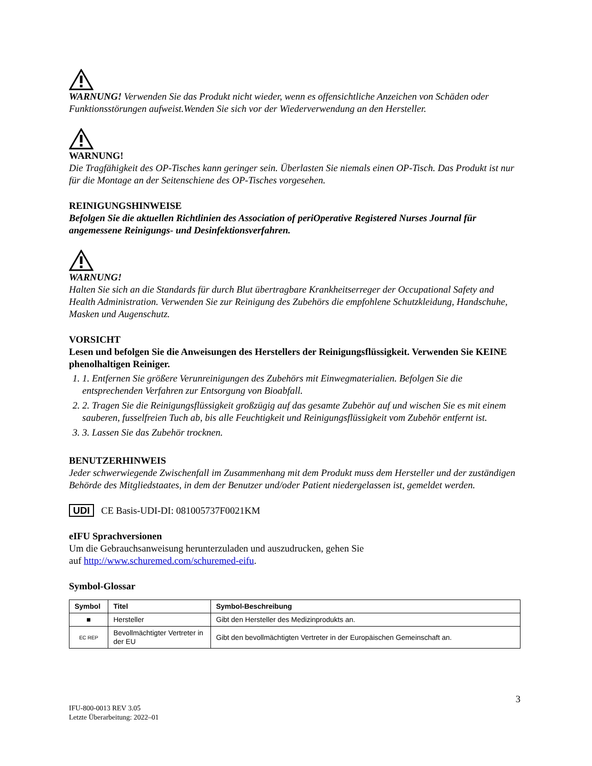WARNUNG! Verwenden Sie das Produkt nicht wieder, wenn es offensichtliche Anzeichen von Schäden oder Funktionsstörungen aufweist.Wenden Sie sich vor der Wiederverwendung an den Hersteller.
WARNUNG!
Die Tragfähigkeit des OP-Tisches kann geringer sein. Überlasten Sie niemals einen OP-Tisch. Das Produkt ist nur für die Montage an der Seitenschiene des OP-Tisches vorgesehen.
REINIGUNGSHINWEISE
Befolgen Sie die aktuellen Richtlinien des Association of periOperative Registered Nurses Journal für angemessene Reinigungs- und Desinfektionsverfahren.
WARNUNG!
Halten Sie sich an die Standards für durch Blut übertragbare Krankheitserreger der Occupational Safety and Health Administration. Verwenden Sie zur Reinigung des Zubehörs die empfohlene Schutzkleidung, Handschuhe, Masken und Augenschutz.
VORSICHT
Lesen und befolgen Sie die Anweisungen des Herstellers der Reinigungsflüssigkeit. Verwenden Sie KEINE phenolhaltigen Reiniger.
1. 1. Entfernen Sie größere Verunreinigungen des Zubehörs mit Einwegmaterialien. Befolgen Sie die entsprechenden Verfahren zur Entsorgung von Bioabfall.
2. 2. Tragen Sie die Reinigungsflüssigkeit großzügig auf das gesamte Zubehör auf und wischen Sie es mit einem sauberen, fusselfreien Tuch ab, bis alle Feuchtigkeit und Reinigungsflüssigkeit vom Zubehör entfernt ist.
3. 3. Lassen Sie das Zubehör trocknen.
BENUTZERHINWEIS
Jeder schwerwiegende Zwischenfall im Zusammenhang mit dem Produkt muss dem Hersteller und der zuständigen Behörde des Mitgliedstaates, in dem der Benutzer und/oder Patient niedergelassen ist, gemeldet werden.
UDI CE Basis-UDI-DI: 081005737F0021KM
eIFU Sprachversionen
Um die Gebrauchsanweisung herunterzuladen und auszudrucken, gehen Sie
auf http://www.schuremed.com/schuremed-eifu.
Symbol-Glossar
| Symbol | Titel | Symbol-Beschreibung |
| --- | --- | --- |
| ■ | Hersteller | Gibt den Hersteller des Medizinprodukts an. |
| EC REP | Bevollmächtigter Vertreter in der EU | Gibt den bevollmächtigten Vertreter in der Europäischen Gemeinschaft an. |
3
IFU-800-0013 REV 3.05
Letzte Überarbeitung: 2022–01